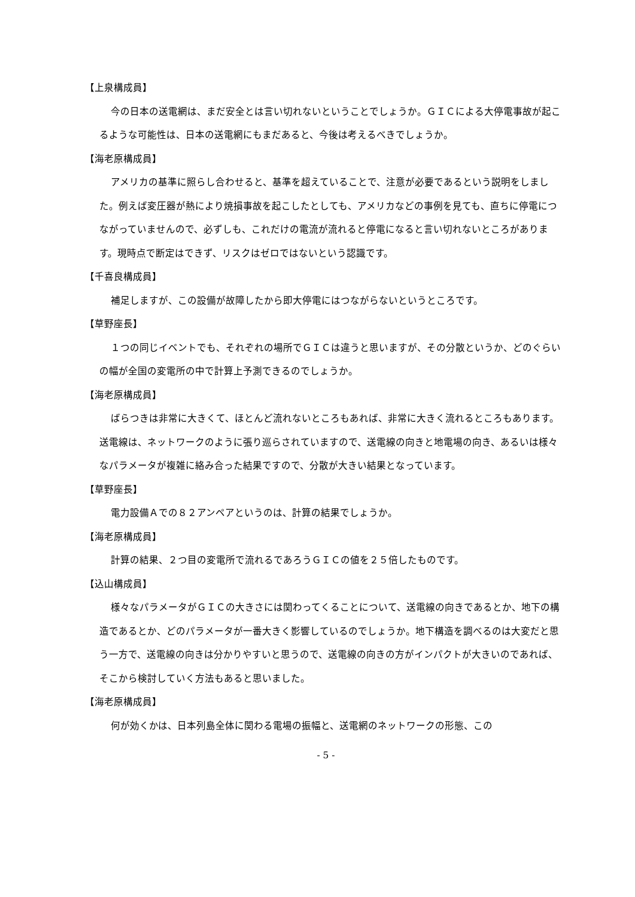【上泉構成員】
今の日本の送電網は、まだ安全とは言い切れないということでしょうか。ＧＩＣによる大停電事故が起こるような可能性は、日本の送電網にもまだあると、今後は考えるべきでしょうか。
【海老原構成員】
アメリカの基準に照らし合わせると、基準を超えていることで、注意が必要であるという説明をしました。例えば変圧器が熱により焼損事故を起こしたとしても、アメリカなどの事例を見ても、直ちに停電につながっていませんので、必ずしも、これだけの電流が流れると停電になると言い切れないところがあります。現時点で断定はできず、リスクはゼロではないという認識です。
【千喜良構成員】
補足しますが、この設備が故障したから即大停電にはつながらないというところです。
【草野座長】
１つの同じイベントでも、それぞれの場所でＧＩＣは違うと思いますが、その分散というか、どのぐらいの幅が全国の変電所の中で計算上予測できるのでしょうか。
【海老原構成員】
ばらつきは非常に大きくて、ほとんど流れないところもあれば、非常に大きく流れるところもあります。送電線は、ネットワークのように張り巡らされていますので、送電線の向きと地電場の向き、あるいは様々なパラメータが複雑に絡み合った結果ですので、分散が大きい結果となっています。
【草野座長】
電力設備Ａでの８２アンペアというのは、計算の結果でしょうか。
【海老原構成員】
計算の結果、２つ目の変電所で流れるであろうＧＩＣの値を２５倍したものです。
【込山構成員】
様々なパラメータがＧＩＣの大きさには関わってくることについて、送電線の向きであるとか、地下の構造であるとか、どのパラメータが一番大きく影響しているのでしょうか。地下構造を調べるのは大変だと思う一方で、送電線の向きは分かりやすいと思うので、送電線の向きの方がインパクトが大きいのであれば、そこから検討していく方法もあると思いました。
【海老原構成員】
何が効くかは、日本列島全体に関わる電場の振幅と、送電網のネットワークの形態、この
- 5 -